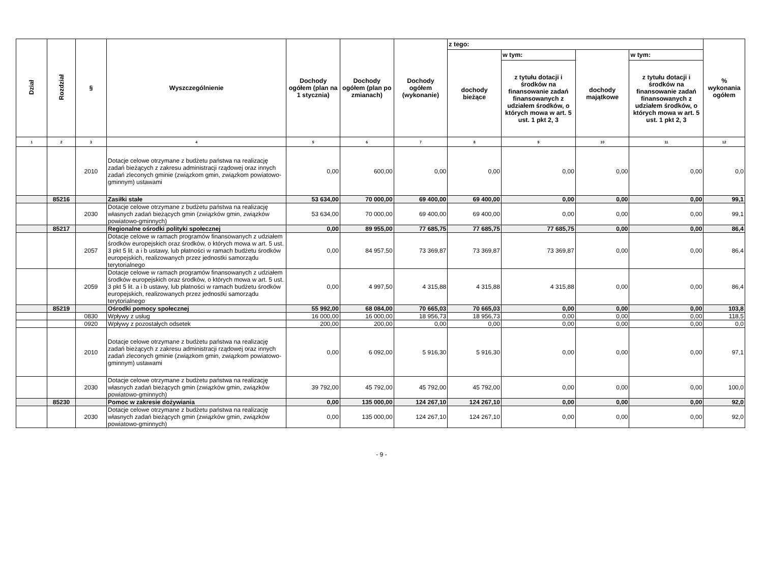| Dział | Rozdział | § | Wyszczególnienie | Dochody ogółem (plan na 1 stycznia) | Dochody ogółem (plan po zmianach) | Dochody ogółem (wykonanie) | z tego: | | | | % wykonania ogółem |
| --- | --- | --- | --- | --- | --- | --- | --- | --- | --- | --- | --- |
| | | | | | | | dochody bieżące | w tym: | dochody majątkowe | w tym: | |
| | | | | | | | | z tytułu dotacji i środków na finansowanie zadań finansowanych z udziałem środków, o których mowa w art. 5 ust. 1 pkt 2, 3 | | z tytułu dotacji i środków na finansowanie zadań finansowanych z udziałem środków, o których mowa w art. 5 ust. 1 pkt 2, 3 | |
| 1 | 2 | 3 | 4 | 5 | 6 | 7 | 8 | 9 | 10 | 11 | 12 |
| | | 2010 | Dotacje celowe otrzymane z budżetu państwa na realizację zadań bieżących z zakresu administracji rządowej oraz innych zadań zleconych gminie (związkom gmin, związkom powiatowo-gminnym) ustawami | 0,00 | 600,00 | 0,00 | 0,00 | 0,00 | 0,00 | 0,00 | 0,0 |
| | 85216 | | Zasiłki stałe | 53 634,00 | 70 000,00 | 69 400,00 | 69 400,00 | 0,00 | 0,00 | 0,00 | 99,1 |
| | | 2030 | Dotacje celowe otrzymane z budżetu państwa na realizację własnych zadań bieżących gmin (związków gmin, związków powiatowo-gminnych) | 53 634,00 | 70 000,00 | 69 400,00 | 69 400,00 | 0,00 | 0,00 | 0,00 | 99,1 |
| | 85217 | | Regionalne ośrodki polityki społecznej | 0,00 | 89 955,00 | 77 685,75 | 77 685,75 | 77 685,75 | 0,00 | 0,00 | 86,4 |
| | | 2057 | Dotacje celowe w ramach programów finansowanych z udziałem środków europejskich oraz środków, o których mowa w art. 5 ust. 3 pkt 5 lit. a i b ustawy, lub płatności w ramach budżetu środków europejskich, realizowanych przez jednostki samorządu terytorialnego | 0,00 | 84 957,50 | 73 369,87 | 73 369,87 | 73 369,87 | 0,00 | 0,00 | 86,4 |
| | | 2059 | Dotacje celowe w ramach programów finansowanych z udziałem środków europejskich oraz środków, o których mowa w art. 5 ust. 3 pkt 5 lit. a i b ustawy, lub płatności w ramach budżetu środków europejskich, realizowanych przez jednostki samorządu terytorialnego | 0,00 | 4 997,50 | 4 315,88 | 4 315,88 | 4 315,88 | 0,00 | 0,00 | 86,4 |
| | 85219 | | Ośrodki pomocy społecznej | 55 992,00 | 68 084,00 | 70 665,03 | 70 665,03 | 0,00 | 0,00 | 0,00 | 103,8 |
| | | 0830 | Wpływy z usług | 16 000,00 | 16 000,00 | 18 956,73 | 18 956,73 | 0,00 | 0,00 | 0,00 | 118,5 |
| | | 0920 | Wpływy z pozostałych odsetek | 200,00 | 200,00 | 0,00 | 0,00 | 0,00 | 0,00 | 0,00 | 0,0 |
| | | 2010 | Dotacje celowe otrzymane z budżetu państwa na realizację zadań bieżących z zakresu administracji rządowej oraz innych zadań zleconych gminie (związkom gmin, związkom powiatowo-gminnym) ustawami | 0,00 | 6 092,00 | 5 916,30 | 5 916,30 | 0,00 | 0,00 | 0,00 | 97,1 |
| | | 2030 | Dotacje celowe otrzymane z budżetu państwa na realizację własnych zadań bieżących gmin (związków gmin, związków powiatowo-gminnych) | 39 792,00 | 45 792,00 | 45 792,00 | 45 792,00 | 0,00 | 0,00 | 0,00 | 100,0 |
| | 85230 | | Pomoc w zakresie dożywiania | 0,00 | 135 000,00 | 124 267,10 | 124 267,10 | 0,00 | 0,00 | 0,00 | 92,0 |
| | | 2030 | Dotacje celowe otrzymane z budżetu państwa na realizację własnych zadań bieżących gmin (związków gmin, związków powiatowo-gminnych) | 0,00 | 135 000,00 | 124 267,10 | 124 267,10 | 0,00 | 0,00 | 0,00 | 92,0 |
- 9 -